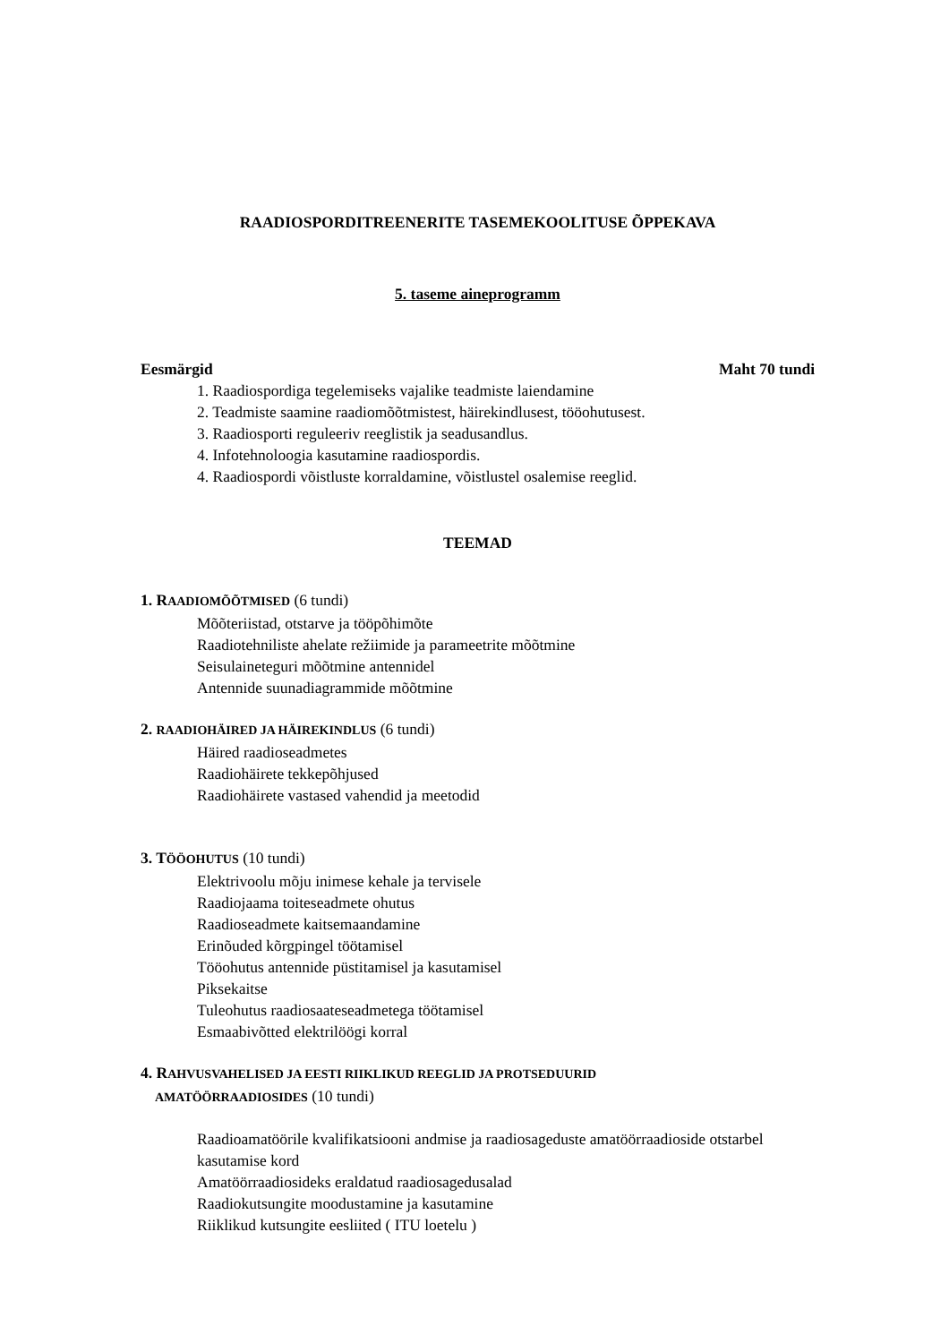RAADIOSPORDITREENERITE TASEMEKOOLITUSE ÕPPEKAVA
5. taseme aineprogramm
Eesmärgid Maht 70 tundi
1. Raadiospordiga tegelemiseks vajalike teadmiste laiendamine
2. Teadmiste saamine raadiomõõtmistest, häirekindlusest, tööohutusest.
3. Raadiosporti reguleeriv reeglistik ja seadusandlus.
4. Infotehnoloogia kasutamine raadiospordis.
4. Raadiospordi võistluste korraldamine, võistlustel osalemise reeglid.
TEEMAD
1. RAADIOMÕÕTMISED (6 tundi)
Mõõteriistad, otstarve ja tööpõhimõte
Raadiotehniliste ahelate režiimide ja parameetrite mõõtmine
Seisulaineteguri mõõtmine antennidel
Antennide suunadiagrammide mõõtmine
2. RAADIOHÄIRED JA HÄIREKINDLUS (6 tundi)
Häired raadioseadmetes
Raadiohäirete tekkepõhjused
Raadiohäirete vastased vahendid ja meetodid
3. TÖÖOHUTUS (10 tundi)
Elektrivoolu mõju inimese kehale ja tervisele
Raadiojaama toiteseadmete ohutus
Raadioseadmete kaitsemaandamine
Erinõuded kõrgpingel töötamisel
Tööohutus antennide püstitamisel ja kasutamisel
Piksekaitse
Tuleohutus raadiosaateseadmetega töötamisel
Esmaabivõtted elektrilöögi korral
4. RAHVUSVAHELISED JA EESTI RIIKLIKUD REEGLID JA PROTSEDUURID
AMATÖÖRRAADIOSIDES (10 tundi)
Raadioamatöörile kvalifikatsiooni andmise ja raadiosageduste amatöörraadioside otstarbel kasutamise kord
Amatöörraadiosideks eraldatud raadiosagedusalad
Raadiokutsungite moodustamine ja kasutamine
Riiklikud kutsungite eesliited ( ITU loetelu )